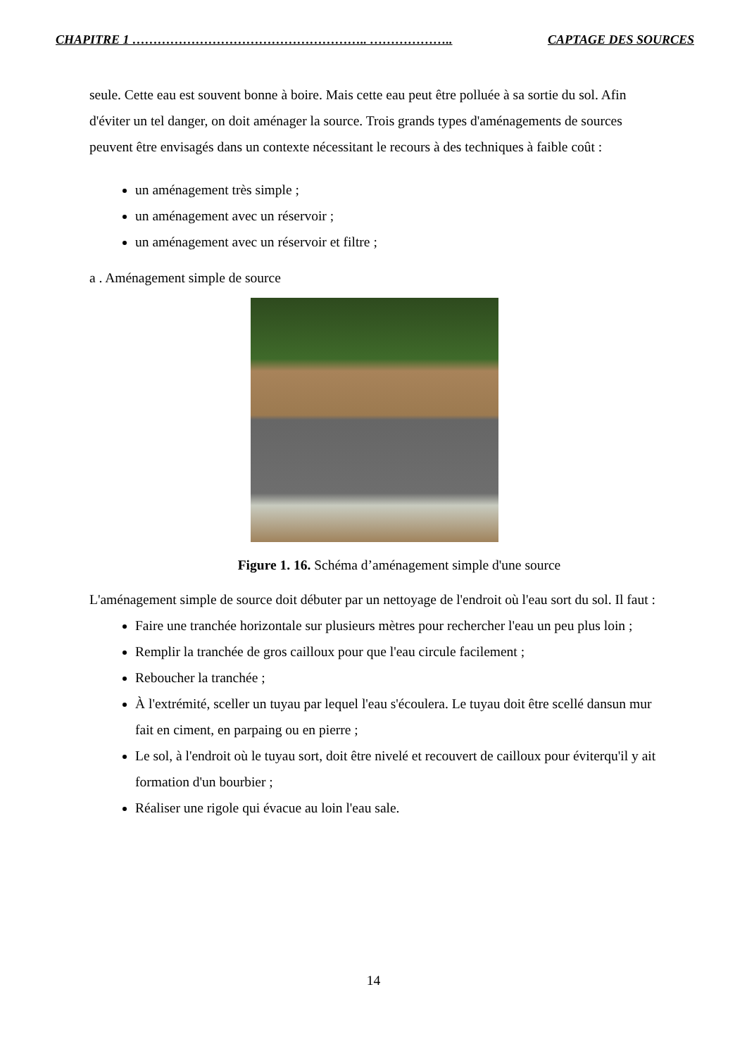CHAPITRE 1 ……………………………………………….. ……………….. CAPTAGE DES SOURCES
seule. Cette eau est souvent bonne à boire. Mais cette eau peut être polluée à sa sortie du sol. Afin d'éviter un tel danger, on doit aménager la source. Trois grands types d'aménagements de sources peuvent être envisagés dans un contexte nécessitant le recours à des techniques à faible coût :
un aménagement très simple ;
un aménagement avec un réservoir ;
un aménagement avec un réservoir et filtre ;
a . Aménagement simple de source
Figure 1. 16. Schéma d’aménagement simple d'une source
L'aménagement simple de source doit débuter par un nettoyage de l'endroit où l'eau sort du sol. Il faut :
Faire une tranchée horizontale sur plusieurs mètres pour rechercher l'eau un peu plus loin ;
Remplir la tranchée de gros cailloux pour que l'eau circule facilement ;
Reboucher la tranchée ;
À l'extrémité, sceller un tuyau par lequel l'eau s'écoulera. Le tuyau doit être scellé dansun mur fait en ciment, en parpaing ou en pierre ;
Le sol, à l'endroit où le tuyau sort, doit être nivelé et recouvert de cailloux pour éviterqu'il y ait formation d'un bourbier ;
Réaliser une rigole qui évacue au loin l'eau sale.
14